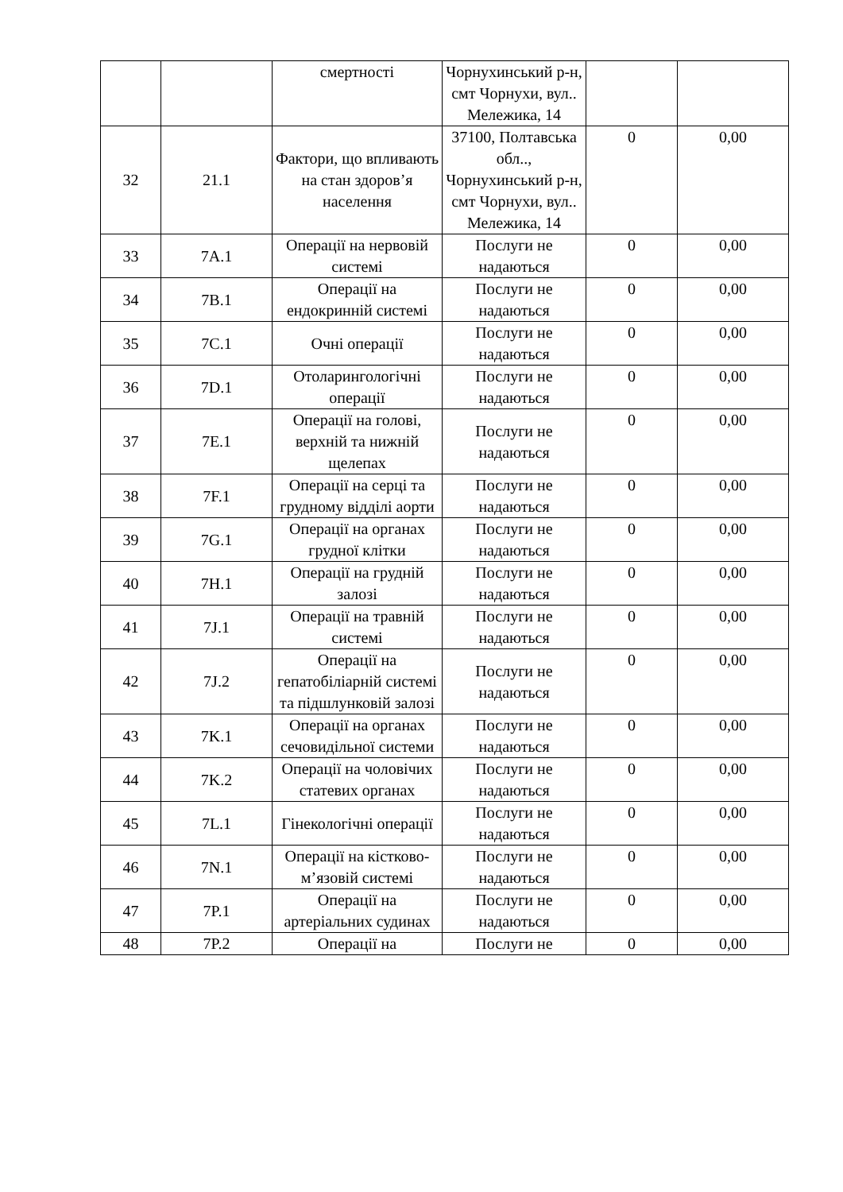| | | смертності | Чорнухинський р-н, смт Чорнухи, вул.. Мележика, 14 | | |
| 32 | 21.1 | Фактори, що впливають на стан здоров’я населення | 37100, Полтавська обл.., Чорнухинський р-н, смт Чорнухи, вул.. Мележика, 14 | 0 | 0,00 |
| 33 | 7A.1 | Операції на нервовій системі | Послуги не надаються | 0 | 0,00 |
| 34 | 7B.1 | Операції на ендокринній системі | Послуги не надаються | 0 | 0,00 |
| 35 | 7C.1 | Очні операції | Послуги не надаються | 0 | 0,00 |
| 36 | 7D.1 | Отоларингологічні операції | Послуги не надаються | 0 | 0,00 |
| 37 | 7E.1 | Операції на голові, верхній та нижній щелепах | Послуги не надаються | 0 | 0,00 |
| 38 | 7F.1 | Операції на серці та грудному відділі аорти | Послуги не надаються | 0 | 0,00 |
| 39 | 7G.1 | Операції на органах грудної клітки | Послуги не надаються | 0 | 0,00 |
| 40 | 7H.1 | Операції на грудній залозі | Послуги не надаються | 0 | 0,00 |
| 41 | 7J.1 | Операції на травній системі | Послуги не надаються | 0 | 0,00 |
| 42 | 7J.2 | Операції на гепатобіліарній системі та підшлунковій залозі | Послуги не надаються | 0 | 0,00 |
| 43 | 7K.1 | Операції на органах сечовидільної системи | Послуги не надаються | 0 | 0,00 |
| 44 | 7K.2 | Операції на чоловічих статевих органах | Послуги не надаються | 0 | 0,00 |
| 45 | 7L.1 | Гінекологічні операції | Послуги не надаються | 0 | 0,00 |
| 46 | 7N.1 | Операції на кістково-м’язовій системі | Послуги не надаються | 0 | 0,00 |
| 47 | 7P.1 | Операції на артеріальних судинах | Послуги не надаються | 0 | 0,00 |
| 48 | 7P.2 | Операції на | Послуги не | 0 | 0,00 |